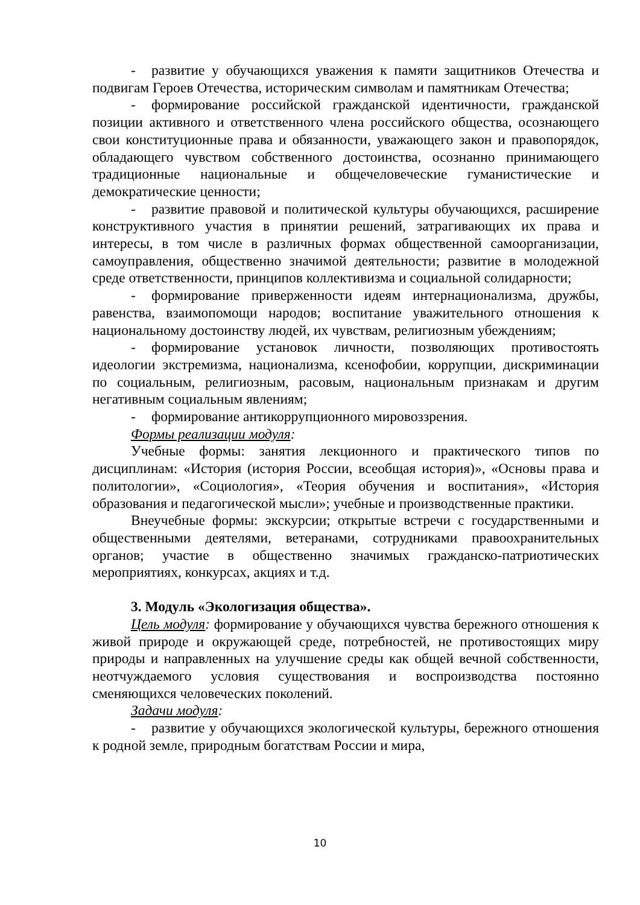- развитие у обучающихся уважения к памяти защитников Отечества и подвигам Героев Отечества, историческим символам и памятникам Отечества;
- формирование российской гражданской идентичности, гражданской позиции активного и ответственного члена российского общества, осознающего свои конституционные права и обязанности, уважающего закон и правопорядок, обладающего чувством собственного достоинства, осознанно принимающего традиционные национальные и общечеловеческие гуманистические и демократические ценности;
- развитие правовой и политической культуры обучающихся, расширение конструктивного участия в принятии решений, затрагивающих их права и интересы, в том числе в различных формах общественной самоорганизации, самоуправления, общественно значимой деятельности; развитие в молодежной среде ответственности, принципов коллективизма и социальной солидарности;
- формирование приверженности идеям интернационализма, дружбы, равенства, взаимопомощи народов; воспитание уважительного отношения к национальному достоинству людей, их чувствам, религиозным убеждениям;
- формирование установок личности, позволяющих противостоять идеологии экстремизма, национализма, ксенофобии, коррупции, дискриминации по социальным, религиозным, расовым, национальным признакам и другим негативным социальным явлениям;
- формирование антикоррупционного мировоззрения.
Формы реализации модуля:
Учебные формы: занятия лекционного и практического типов по дисциплинам: «История (история России, всеобщая история)», «Основы права и политологии», «Социология», «Теория обучения и воспитания», «История образования и педагогической мысли»; учебные и производственные практики.
Внеучебные формы: экскурсии; открытые встречи с государственными и общественными деятелями, ветеранами, сотрудниками правоохранительных органов; участие в общественно значимых гражданско-патриотических мероприятиях, конкурсах, акциях и т.д.
3. Модуль «Экологизация общества».
Цель модуля: формирование у обучающихся чувства бережного отношения к живой природе и окружающей среде, потребностей, не противостоящих миру природы и направленных на улучшение среды как общей вечной собственности, неотчуждаемого условия существования и воспроизводства постоянно сменяющихся человеческих поколений.
Задачи модуля:
- развитие у обучающихся экологической культуры, бережного отношения к родной земле, природным богатствам России и мира,
10